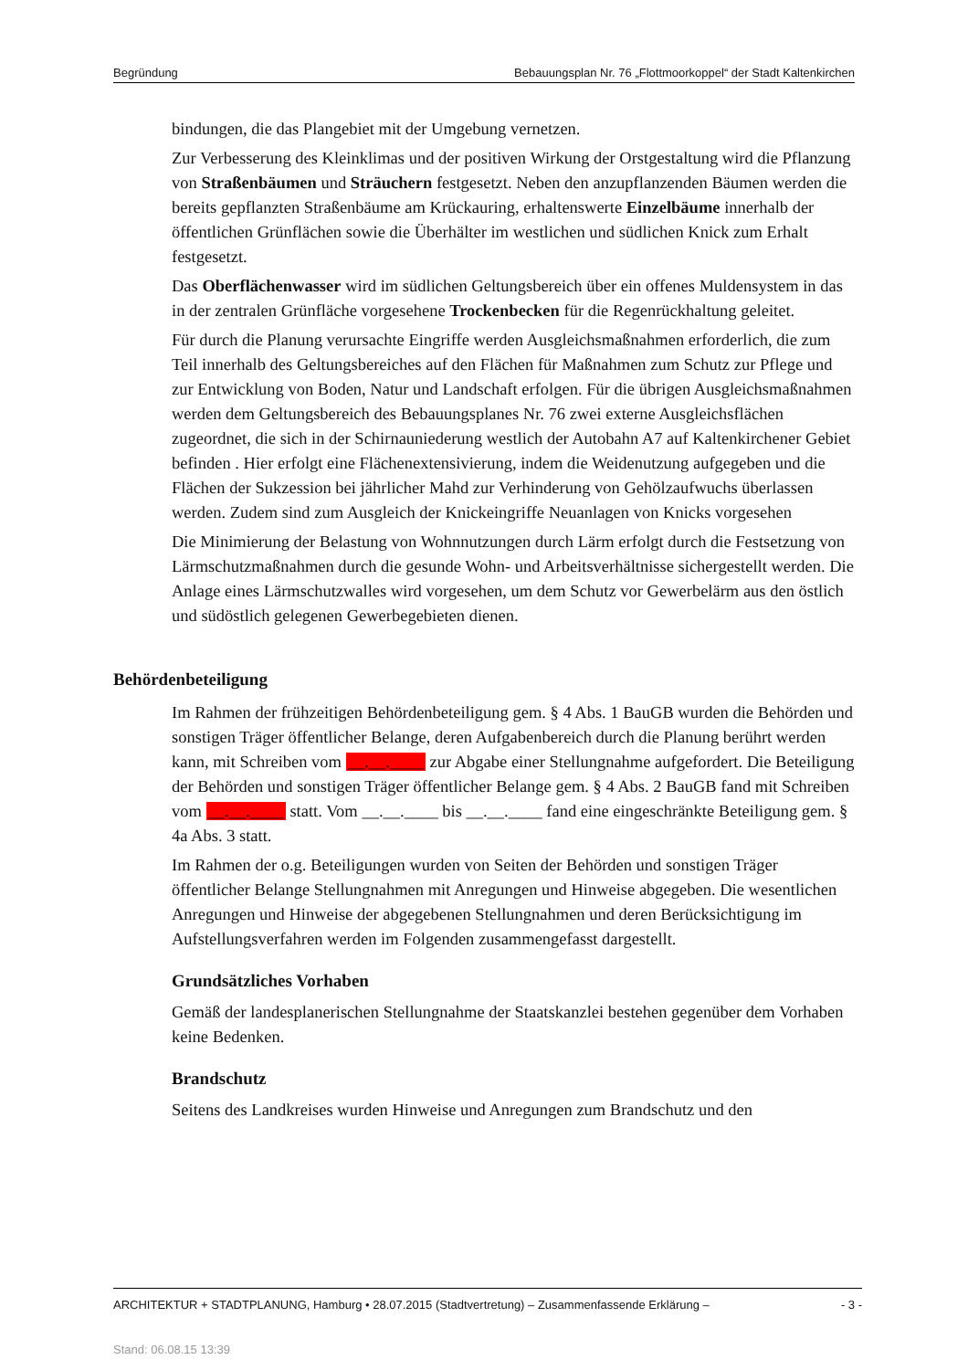Begründung Bebauungsplan Nr. 76 „Flottmoorkoppel“ der Stadt Kaltenkirchen
bindungen, die das Plangebiet mit der Umgebung vernetzen.
Zur Verbesserung des Kleinklimas und der positiven Wirkung der Orstgestaltung wird die Pflanzung von Straßenbäumen und Sträuchern festgesetzt. Neben den anzupflanzenden Bäumen werden die bereits gepflanzten Straßenbäume am Krückauring, erhaltenswerte Einzelbäume innerhalb der öffentlichen Grünflächen sowie die Überhälter im westlichen und südlichen Knick zum Erhalt festgesetzt.
Das Oberflächenwasser wird im südlichen Geltungsbereich über ein offenes Muldensystem in das in der zentralen Grünfläche vorgesehene Trockenbecken für die Regenrückhaltung geleitet.
Für durch die Planung verursachte Eingriffe werden Ausgleichsmaßnahmen erforderlich, die zum Teil innerhalb des Geltungsbereiches auf den Flächen für Maßnahmen zum Schutz zur Pflege und zur Entwicklung von Boden, Natur und Landschaft erfolgen. Für die übrigen Ausgleichsmaßnahmen werden dem Geltungsbereich des Bebauungsplanes Nr. 76 zwei externe Ausgleichsflächen zugeordnet, die sich in der Schirnauniederung westlich der Autobahn A7 auf Kaltenkirchener Gebiet befinden . Hier erfolgt eine Flächenextensivierung, indem die Weidenutzung aufgegeben und die Flächen der Sukzession bei jährlicher Mahd zur Verhinderung von Gehölzaufwuchs überlassen werden. Zudem sind zum Ausgleich der Knickeingriffe Neuanlagen von Knicks vorgesehen
Die Minimierung der Belastung von Wohnnutzungen durch Lärm erfolgt durch die Festsetzung von Lärmschutzmaßnahmen durch die gesunde Wohn- und Arbeitsverhältnisse sichergestellt werden. Die Anlage eines Lärmschutzwalles wird vorgesehen, um dem Schutz vor Gewerbelärm aus den östlich und südöstlich gelegenen Gewerbegebieten dienen.
Behördenbeteiligung
Im Rahmen der frühzeitigen Behördenbeteiligung gem. § 4 Abs. 1 BauGB wurden die Behörden und sonstigen Träger öffentlicher Belange, deren Aufgabenbereich durch die Planung berührt werden kann, mit Schreiben vom __.__.____ zur Abgabe einer Stellungnahme aufgefordert. Die Beteiligung der Behörden und sonstigen Träger öffentlicher Belange gem. § 4 Abs. 2 BauGB fand mit Schreiben vom __.__.____ statt. Vom __.__.____ bis __.__.____ fand eine eingeschränkte Beteiligung gem. § 4a Abs. 3 statt.
Im Rahmen der o.g. Beteiligungen wurden von Seiten der Behörden und sonstigen Träger öffentlicher Belange Stellungnahmen mit Anregungen und Hinweise abgegeben. Die wesentlichen Anregungen und Hinweise der abgegebenen Stellungnahmen und deren Berücksichtigung im Aufstellungsverfahren werden im Folgenden zusammengefasst dargestellt.
Grundsätzliches Vorhaben
Gemäß der landesplanerischen Stellungnahme der Staatskanzlei bestehen gegenüber dem Vorhaben keine Bedenken.
Brandschutz
Seitens des Landkreises wurden Hinweise und Anregungen zum Brandschutz und den
ARCHITEKTUR + STADTPLANUNG, Hamburg • 28.07.2015 (Stadtvertretung) – Zusammenfassende Erklärung – - 3 -
Stand: 06.08.15 13:39